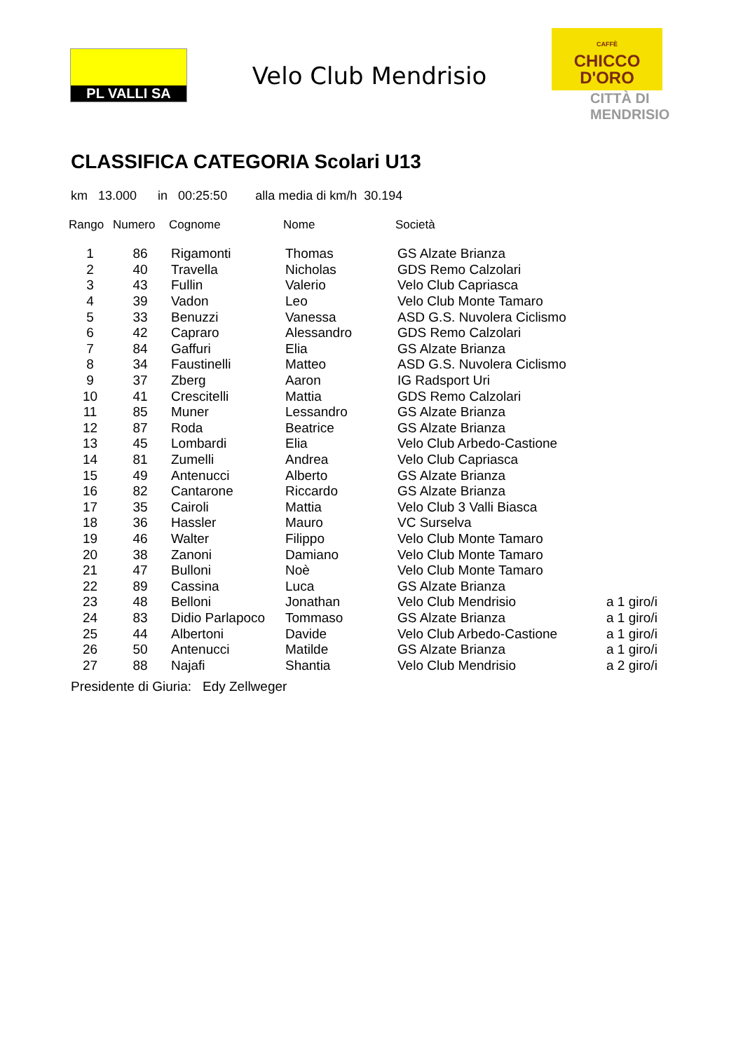PL VALLI SA
Velo Club Mendrisio
CAFFÈ
CHICCO
D'ORO
CITTÀ DI
MENDRISIO
CLASSIFICA CATEGORIA Scolari U13
km 13.000 in 00:25:50 alla media di km/h 30.194
| Rango | Numero | Cognome | Nome | Società | |
| --- | --- | --- | --- | --- | --- |
| 1 | 86 | Rigamonti | Thomas | GS Alzate Brianza | |
| 2 | 40 | Travella | Nicholas | GDS Remo Calzolari | |
| 3 | 43 | Fullin | Valerio | Velo Club Capriasca | |
| 4 | 39 | Vadon | Leo | Velo Club Monte Tamaro | |
| 5 | 33 | Benuzzi | Vanessa | ASD G.S. Nuvolera Ciclismo | |
| 6 | 42 | Capraro | Alessandro | GDS Remo Calzolari | |
| 7 | 84 | Gaffuri | Elia | GS Alzate Brianza | |
| 8 | 34 | Faustinelli | Matteo | ASD G.S. Nuvolera Ciclismo | |
| 9 | 37 | Zberg | Aaron | IG Radsport Uri | |
| 10 | 41 | Crescitelli | Mattia | GDS Remo Calzolari | |
| 11 | 85 | Muner | Lessandro | GS Alzate Brianza | |
| 12 | 87 | Roda | Beatrice | GS Alzate Brianza | |
| 13 | 45 | Lombardi | Elia | Velo Club Arbedo-Castione | |
| 14 | 81 | Zumelli | Andrea | Velo Club Capriasca | |
| 15 | 49 | Antenucci | Alberto | GS Alzate Brianza | |
| 16 | 82 | Cantarone | Riccardo | GS Alzate Brianza | |
| 17 | 35 | Cairoli | Mattia | Velo Club 3 Valli Biasca | |
| 18 | 36 | Hassler | Mauro | VC Surselva | |
| 19 | 46 | Walter | Filippo | Velo Club Monte Tamaro | |
| 20 | 38 | Zanoni | Damiano | Velo Club Monte Tamaro | |
| 21 | 47 | Bulloni | Noè | Velo Club Monte Tamaro | |
| 22 | 89 | Cassina | Luca | GS Alzate Brianza | |
| 23 | 48 | Belloni | Jonathan | Velo Club Mendrisio | a 1 giro/i |
| 24 | 83 | Didio Parlapoco | Tommaso | GS Alzate Brianza | a 1 giro/i |
| 25 | 44 | Albertoni | Davide | Velo Club Arbedo-Castione | a 1 giro/i |
| 26 | 50 | Antenucci | Matilde | GS Alzate Brianza | a 1 giro/i |
| 27 | 88 | Najafi | Shantia | Velo Club Mendrisio | a 2 giro/i |
Presidente di Giuria: Edy Zellweger